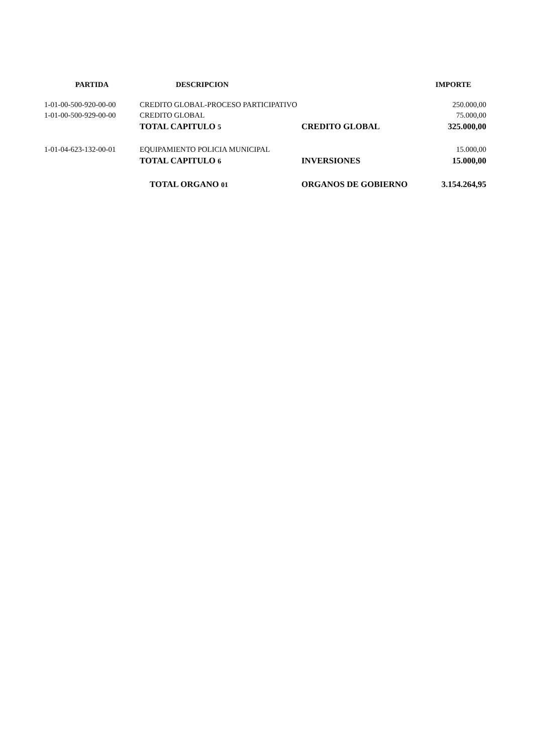| PARTIDA | DESCRIPCION | | IMPORTE |
| --- | --- | --- | --- |
| 1-01-00-500-920-00-00 | CREDITO GLOBAL-PROCESO PARTICIPATIVO | | 250.000,00 |
| 1-01-00-500-929-00-00 | CREDITO GLOBAL | | 75.000,00 |
| | TOTAL CAPITULO 5 | CREDITO GLOBAL | 325.000,00 |
| 1-01-04-623-132-00-01 | EQUIPAMIENTO POLICIA MUNICIPAL | | 15.000,00 |
| | TOTAL CAPITULO 6 | INVERSIONES | 15.000,00 |
| | TOTAL ORGANO 01 | ORGANOS DE GOBIERNO | 3.154.264,95 |